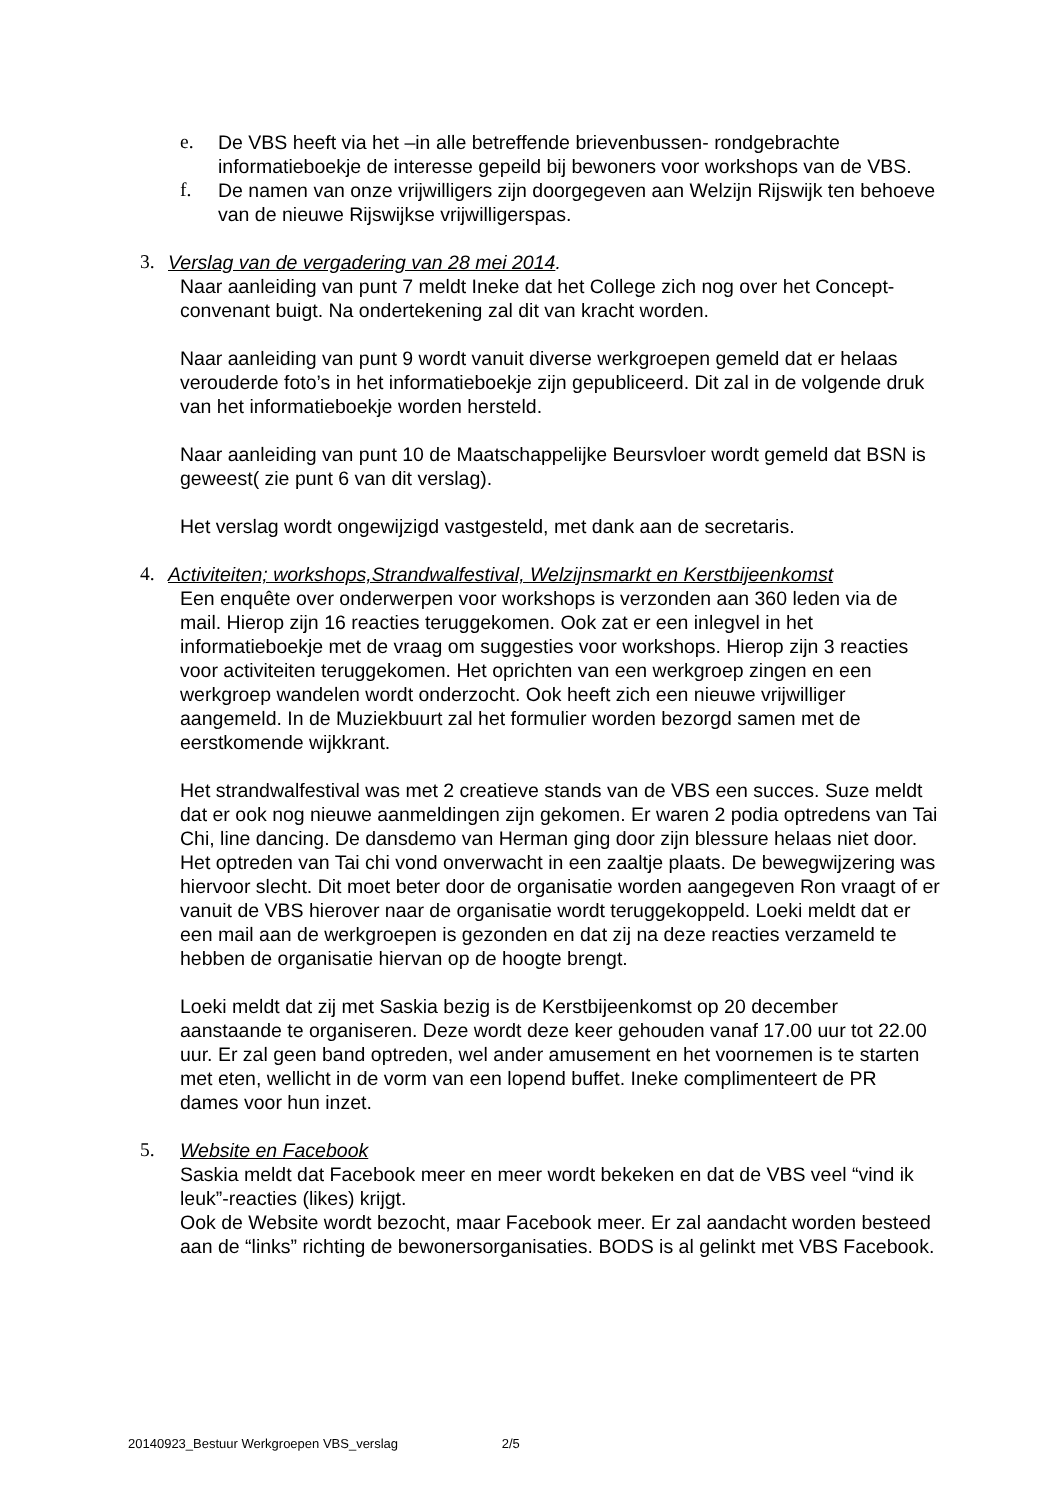e. De VBS heeft via het –in alle betreffende brievenbussen- rondgebrachte informatieboekje de interesse gepeild bij bewoners voor workshops van de VBS.
f. De namen van onze vrijwilligers zijn doorgegeven aan Welzijn Rijswijk ten behoeve van de nieuwe Rijswijkse vrijwilligerspas.
3. Verslag van de vergadering van 28 mei 2014.
Naar aanleiding van punt 7 meldt Ineke dat het College zich nog over het Concept-convenant buigt. Na ondertekening zal dit van kracht worden.
Naar aanleiding van punt 9 wordt vanuit diverse werkgroepen gemeld dat er helaas verouderde foto’s in het informatieboekje zijn gepubliceerd. Dit zal in de volgende druk van het informatieboekje worden hersteld.
Naar aanleiding van punt 10 de Maatschappelijke Beursvloer wordt gemeld dat BSN is geweest( zie punt 6 van dit verslag).
Het verslag wordt ongewijzigd vastgesteld, met dank aan de secretaris.
4. Activiteiten; workshops,Strandwalfestival, Welzijnsmarkt en Kerstbijeenkomst
Een enquête over onderwerpen voor workshops is verzonden aan 360 leden via de mail. Hierop zijn 16 reacties teruggekomen. Ook zat er een inlegvel in het informatieboekje met de vraag om suggesties voor workshops. Hierop zijn 3 reacties voor activiteiten teruggekomen. Het oprichten van een werkgroep zingen en een werkgroep wandelen wordt onderzocht. Ook heeft zich een nieuwe vrijwilliger aangemeld. In de Muziekbuurt zal het formulier worden bezorgd samen met de eerstkomende wijkkrant.
Het strandwalfestival was met 2 creatieve stands van de VBS een succes. Suze meldt dat er ook nog nieuwe aanmeldingen zijn gekomen. Er waren 2 podia optredens van Tai Chi, line dancing. De dansdemo van Herman ging door zijn blessure helaas niet door. Het optreden van Tai chi vond onverwacht in een zaaltje plaats. De bewegwijzering was hiervoor slecht. Dit moet beter door de organisatie worden aangegeven Ron vraagt of er vanuit de VBS hierover naar de organisatie wordt teruggekoppeld. Loeki meldt dat er een mail aan de werkgroepen is gezonden en dat zij na deze reacties verzameld te hebben de organisatie hiervan op de hoogte brengt.
Loeki meldt dat zij met Saskia bezig is de Kerstbijeenkomst op 20 december aanstaande te organiseren. Deze wordt deze keer gehouden vanaf 17.00 uur tot 22.00 uur. Er zal geen band optreden, wel ander amusement en het voornemen is te starten met eten, wellicht in de vorm van een lopend buffet. Ineke complimenteert de PR dames voor hun inzet.
5. Website en Facebook
Saskia meldt dat Facebook meer en meer wordt bekeken en dat de VBS veel “vind ik leuk”-reacties (likes) krijgt.
Ook de Website wordt bezocht, maar Facebook meer. Er zal aandacht worden besteed aan de “links” richting de bewonersorganisaties. BODS is al gelinkt met VBS Facebook.
20140923_Bestuur Werkgroepen VBS_verslag 2/5